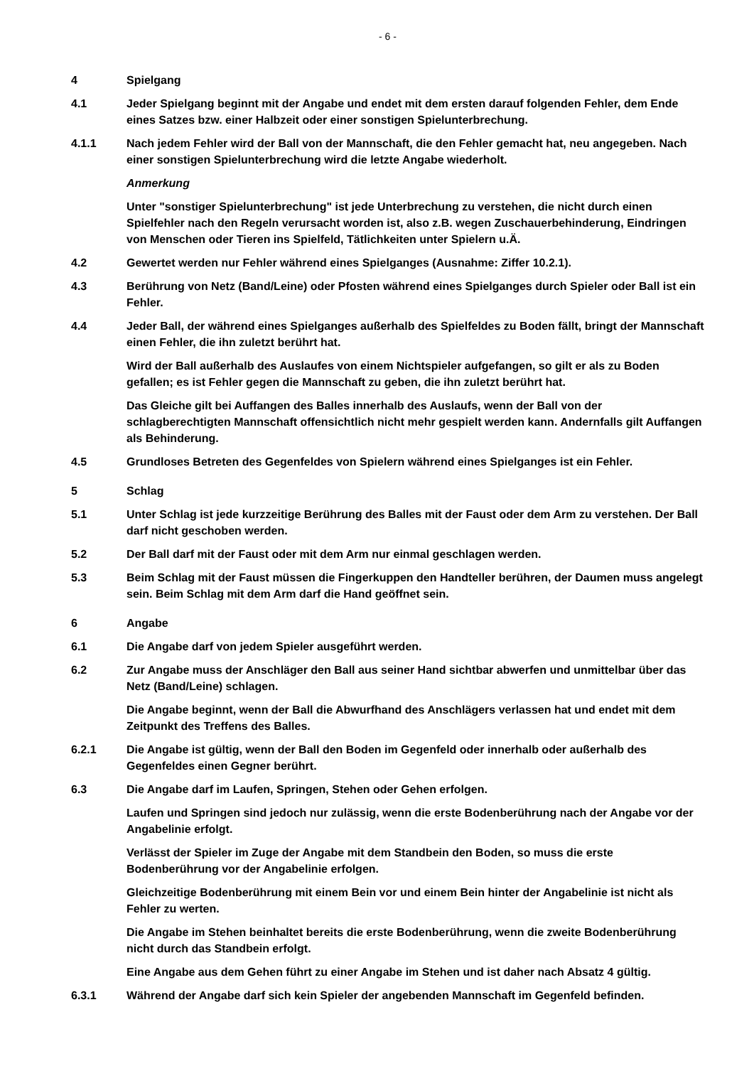- 6 -
4 Spielgang
4.1 Jeder Spielgang beginnt mit der Angabe und endet mit dem ersten darauf folgenden Fehler, dem Ende eines Satzes bzw. einer Halbzeit oder einer sonstigen Spielunterbrechung.
4.1.1 Nach jedem Fehler wird der Ball von der Mannschaft, die den Fehler gemacht hat, neu angegeben. Nach einer sonstigen Spielunterbrechung wird die letzte Angabe wiederholt.
Anmerkung
Unter "sonstiger Spielunterbrechung" ist jede Unterbrechung zu verstehen, die nicht durch einen Spielfehler nach den Regeln verursacht worden ist, also z.B. wegen Zuschauerbehinderung, Eindringen von Menschen oder Tieren ins Spielfeld, Tätlichkeiten unter Spielern u.Ä.
4.2 Gewertet werden nur Fehler während eines Spielganges (Ausnahme: Ziffer 10.2.1).
4.3 Berührung von Netz (Band/Leine) oder Pfosten während eines Spielganges durch Spieler oder Ball ist ein Fehler.
4.4 Jeder Ball, der während eines Spielganges außerhalb des Spielfeldes zu Boden fällt, bringt der Mannschaft einen Fehler, die ihn zuletzt berührt hat.
Wird der Ball außerhalb des Auslaufes von einem Nichtspieler aufgefangen, so gilt er als zu Boden gefallen; es ist Fehler gegen die Mannschaft zu geben, die ihn zuletzt berührt hat.
Das Gleiche gilt bei Auffangen des Balles innerhalb des Auslaufs, wenn der Ball von der schlagberechtigten Mannschaft offensichtlich nicht mehr gespielt werden kann. Andernfalls gilt Auffangen als Behinderung.
4.5 Grundloses Betreten des Gegenfeldes von Spielern während eines Spielganges ist ein Fehler.
5 Schlag
5.1 Unter Schlag ist jede kurzzeitige Berührung des Balles mit der Faust oder dem Arm zu verstehen. Der Ball darf nicht geschoben werden.
5.2 Der Ball darf mit der Faust oder mit dem Arm nur einmal geschlagen werden.
5.3 Beim Schlag mit der Faust müssen die Fingerkuppen den Handteller berühren, der Daumen muss angelegt sein. Beim Schlag mit dem Arm darf die Hand geöffnet sein.
6 Angabe
6.1 Die Angabe darf von jedem Spieler ausgeführt werden.
6.2 Zur Angabe muss der Anschläger den Ball aus seiner Hand sichtbar abwerfen und unmittelbar über das Netz (Band/Leine) schlagen.
Die Angabe beginnt, wenn der Ball die Abwurfhand des Anschlägers verlassen hat und endet mit dem Zeitpunkt des Treffens des Balles.
6.2.1 Die Angabe ist gültig, wenn der Ball den Boden im Gegenfeld oder innerhalb oder außerhalb des Gegenfeldes einen Gegner berührt.
6.3 Die Angabe darf im Laufen, Springen, Stehen oder Gehen erfolgen.
Laufen und Springen sind jedoch nur zulässig, wenn die erste Bodenberührung nach der Angabe vor der Angabelinie erfolgt.
Verlässt der Spieler im Zuge der Angabe mit dem Standbein den Boden, so muss die erste Bodenberührung vor der Angabelinie erfolgen.
Gleichzeitige Bodenberührung mit einem Bein vor und einem Bein hinter der Angabelinie ist nicht als Fehler zu werten.
Die Angabe im Stehen beinhaltet bereits die erste Bodenberührung, wenn die zweite Bodenberührung nicht durch das Standbein erfolgt.
Eine Angabe aus dem Gehen führt zu einer Angabe im Stehen und ist daher nach Absatz 4 gültig.
6.3.1 Während der Angabe darf sich kein Spieler der angebenden Mannschaft im Gegenfeld befinden.